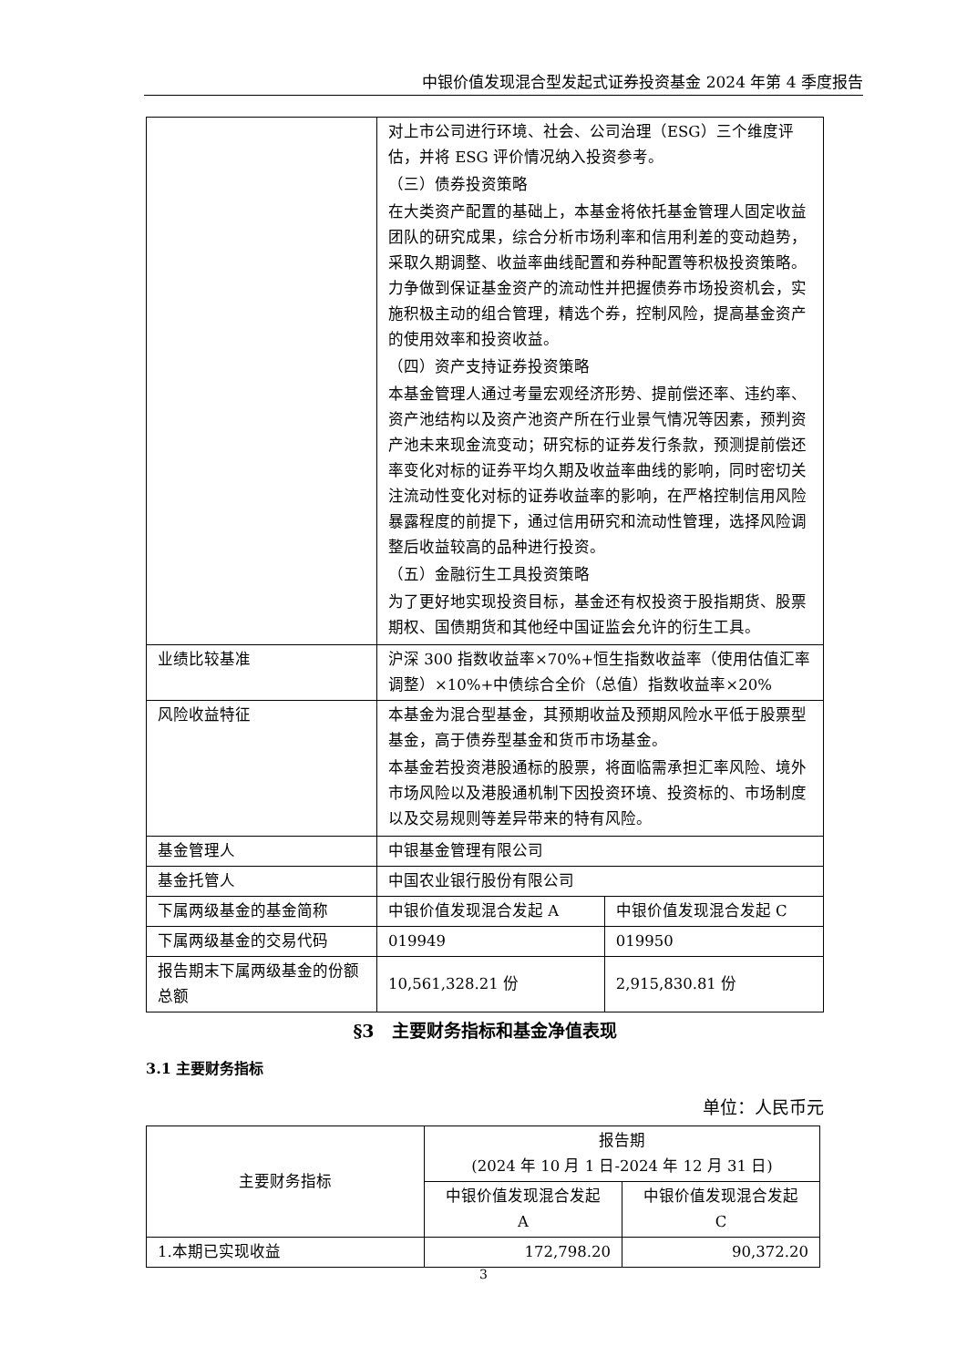中银价值发现混合型发起式证券投资基金 2024 年第 4 季度报告
| | 对上市公司进行环境、社会、公司治理（ESG）三个维度评估，并将 ESG 评价情况纳入投资参考。 （三）债券投资策略 在大类资产配置的基础上，本基金将依托基金管理人固定收益团队的研究成果，综合分析市场利率和信用利差的变动趋势，采取久期调整、收益率曲线配置和券种配置等积极投资策略。力争做到保证基金资产的流动性并把握债券市场投资机会，实施积极主动的组合管理，精选个券，控制风险，提高基金资产的使用效率和投资收益。 （四）资产支持证券投资策略 本基金管理人通过考量宏观经济形势、提前偿还率、违约率、资产池结构以及资产池资产所在行业景气情况等因素，预判资产池未来现金流变动；研究标的证券发行条款，预测提前偿还率变化对标的证券平均久期及收益率曲线的影响，同时密切关注流动性变化对标的证券收益率的影响，在严格控制信用风险暴露程度的前提下，通过信用研究和流动性管理，选择风险调整后收益较高的品种进行投资。 （五）金融衍生工具投资策略 为了更好地实现投资目标，基金还有权投资于股指期货、股票期权、国债期货和其他经中国证监会允许的衍生工具。 | |
| 业绩比较基准 | 沪深 300 指数收益率×70%+恒生指数收益率（使用估值汇率调整）×10%+中债综合全价（总值）指数收益率×20% | |
| 风险收益特征 | 本基金为混合型基金，其预期收益及预期风险水平低于股票型基金，高于债券型基金和货币市场基金。 本基金若投资港股通标的股票，将面临需承担汇率风险、境外市场风险以及港股通机制下因投资环境、投资标的、市场制度以及交易规则等差异带来的特有风险。 | |
| 基金管理人 | 中银基金管理有限公司 | |
| 基金托管人 | 中国农业银行股份有限公司 | |
| 下属两级基金的基金简称 | 中银价值发现混合发起 A | 中银价值发现混合发起 C |
| 下属两级基金的交易代码 | 019949 | 019950 |
| 报告期末下属两级基金的份额总额 | 10,561,328.21 份 | 2,915,830.81 份 |
§3　主要财务指标和基金净值表现
3.1 主要财务指标
单位：人民币元
| 主要财务指标 | 报告期 (2024 年 10 月 1 日-2024 年 12 月 31 日) | |
| --- | --- | --- |
| | 中银价值发现混合发起 A | 中银价值发现混合发起 C |
| 1.本期已实现收益 | 172,798.20 | 90,372.20 |
3